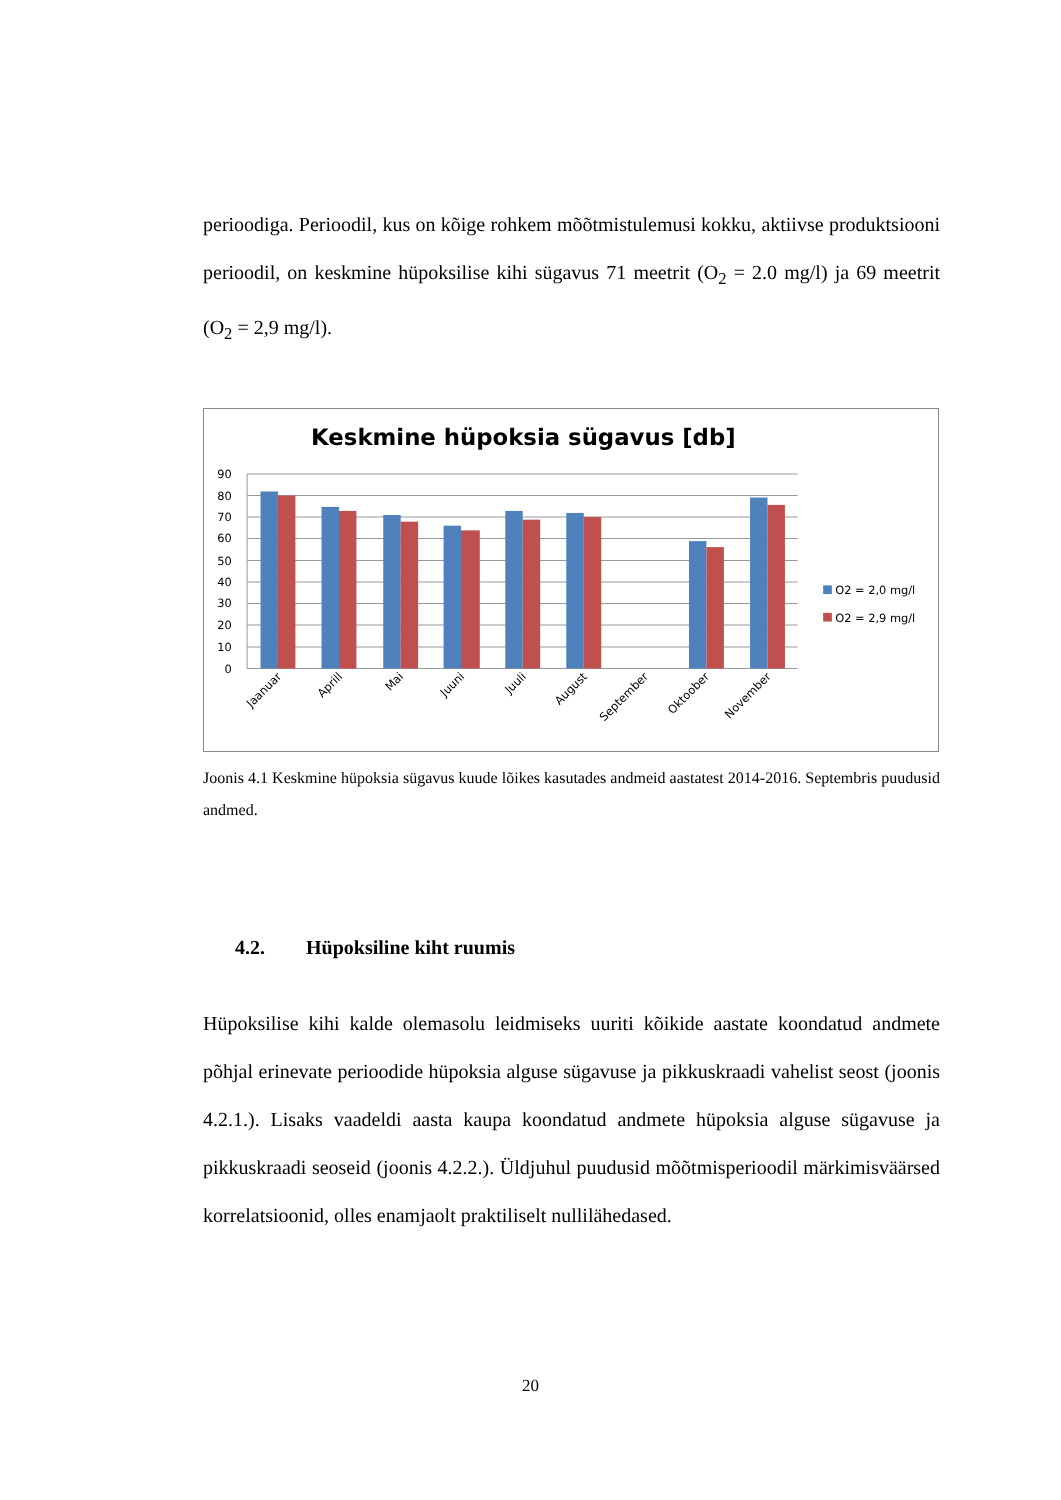perioodiga. Perioodil, kus on kõige rohkem mõõtmistulemusi kokku, aktiivse produktsiooni perioodil, on keskmine hüpoksilise kihi sügavus 71 meetrit (O<sub>2</sub> = 2.0 mg/l) ja 69 meetrit (O<sub>2</sub> = 2,9 mg/l).
Keskmine hüpoksia sügavus [db]
90
80
70
60
50
40
30
20
10
0
Jaanuar
Aprill
Mai
Juuni
Juuli
August
September
Oktoober
November
O2 = 2,0 mg/l
O2 = 2,9 mg/l
Joonis 4.1 Keskmine hüpoksia sügavus kuude lõikes kasutades andmeid aastatest 2014-2016. Septembris puudusid andmed.
4.2. Hüpoksiline kiht ruumis
Hüpoksilise kihi kalde olemasolu leidmiseks uuriti kõikide aastate koondatud andmete põhjal erinevate perioodide hüpoksia alguse sügavuse ja pikkuskraadi vahelist seost (joonis 4.2.1.). Lisaks vaadeldi aasta kaupa koondatud andmete hüpoksia alguse sügavuse ja pikkuskraadi seoseid (joonis 4.2.2.). Üldjuhul puudusid mõõtmisperioodil märkimisväärsed korrelatsioonid, olles enamjaolt praktiliselt nullilähedased.
20